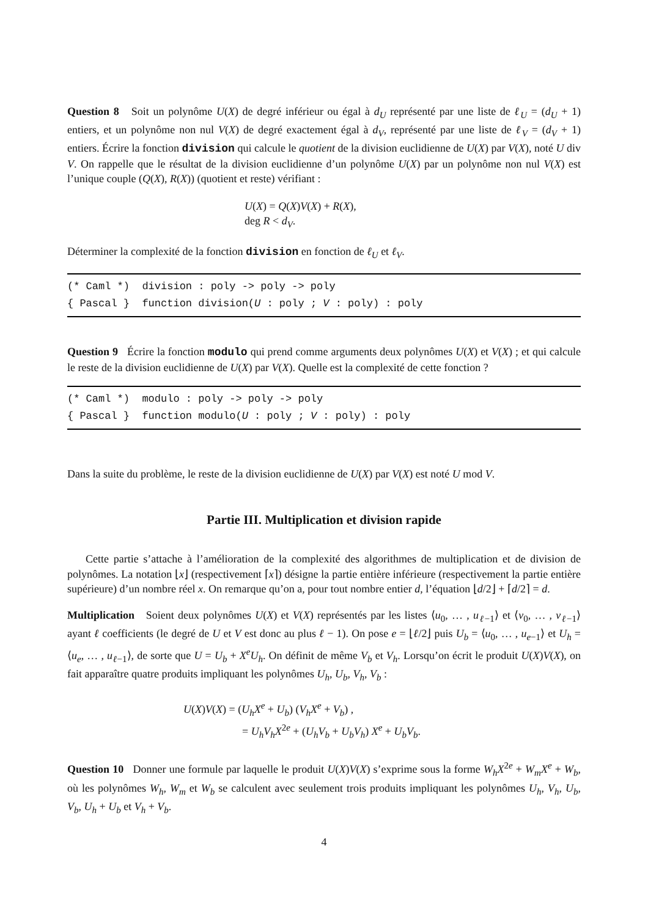Question 8 Soit un polynôme U(X) de degré inférieur ou égal à d<sub>U</sub> représenté par une liste de ℓ<sub>U</sub> = (d<sub>U</sub> + 1) entiers, et un polynôme non nul V(X) de degré exactement égal à d<sub>V</sub>, représenté par une liste de ℓ<sub>V</sub> = (d<sub>V</sub> + 1) entiers. Écrire la fonction division qui calcule le quotient de la division euclidienne de U(X) par V(X), noté U div V. On rappelle que le résultat de la division euclidienne d’un polynôme U(X) par un polynôme non nul V(X) est l’unique couple (Q(X), R(X)) (quotient et reste) vérifiant :
U(X) = Q(X)V(X) + R(X),
deg R < d<sub>V</sub>.
Déterminer la complexité de la fonction division en fonction de ℓ<sub>U</sub> et ℓ<sub>V</sub>.
(* Caml *) division : poly -> poly -> poly
{ Pascal } function division(U : poly ; V : poly) : poly
Question 9 Écrire la fonction modulo qui prend comme arguments deux polynômes U(X) et V(X) ; et qui calcule le reste de la division euclidienne de U(X) par V(X). Quelle est la complexité de cette fonction ?
(* Caml *) modulo : poly -> poly -> poly
{ Pascal } function modulo(U : poly ; V : poly) : poly
Dans la suite du problème, le reste de la division euclidienne de U(X) par V(X) est noté U mod V.
Partie III. Multiplication et division rapide
Cette partie s’attache à l’amélioration de la complexité des algorithmes de multiplication et de division de polynômes. La notation ⌊x⌋ (respectivement ⌈x⌉) désigne la partie entière inférieure (respectivement la partie entière supérieure) d’un nombre réel x. On remarque qu’on a, pour tout nombre entier d, l’équation ⌊d/2⌋ + ⌈d/2⌉ = d.
Multiplication Soient deux polynômes U(X) et V(X) représentés par les listes ⟨u<sub>0</sub>, … , u<sub>ℓ−1</sub>⟩ et ⟨v<sub>0</sub>, … , v<sub>ℓ−1</sub>⟩ ayant ℓ coefficients (le degré de U et V est donc au plus ℓ − 1). On pose e = ⌊ℓ/2⌋ puis U<sub>b</sub> = ⟨u<sub>0</sub>, … , u<sub>e−1</sub>⟩ et U<sub>h</sub> = ⟨u<sub>e</sub>, … , u<sub>ℓ−1</sub>⟩, de sorte que U = U<sub>b</sub> + X<sup>e</sup>U<sub>h</sub>. On définit de même V<sub>b</sub> et V<sub>h</sub>. Lorsqu’on écrit le produit U(X)V(X), on fait apparaître quatre produits impliquant les polynômes U<sub>h</sub>, U<sub>b</sub>, V<sub>h</sub>, V<sub>b</sub> :
U(X)V(X) = (U<sub>h</sub>X<sup>e</sup> + U<sub>b</sub>) (V<sub>h</sub>X<sup>e</sup> + V<sub>b</sub>) ,
= U<sub>h</sub>V<sub>h</sub>X<sup>2e</sup> + (U<sub>h</sub>V<sub>b</sub> + U<sub>b</sub>V<sub>h</sub>) X<sup>e</sup> + U<sub>b</sub>V<sub>b</sub>.
Question 10 Donner une formule par laquelle le produit U(X)V(X) s’exprime sous la forme W<sub>h</sub>X<sup>2e</sup> + W<sub>m</sub>X<sup>e</sup> + W<sub>b</sub>, où les polynômes W<sub>h</sub>, W<sub>m</sub> et W<sub>b</sub> se calculent avec seulement trois produits impliquant les polynômes U<sub>h</sub>, V<sub>h</sub>, U<sub>b</sub>, V<sub>b</sub>, U<sub>h</sub> + U<sub>b</sub> et V<sub>h</sub> + V<sub>b</sub>.
4